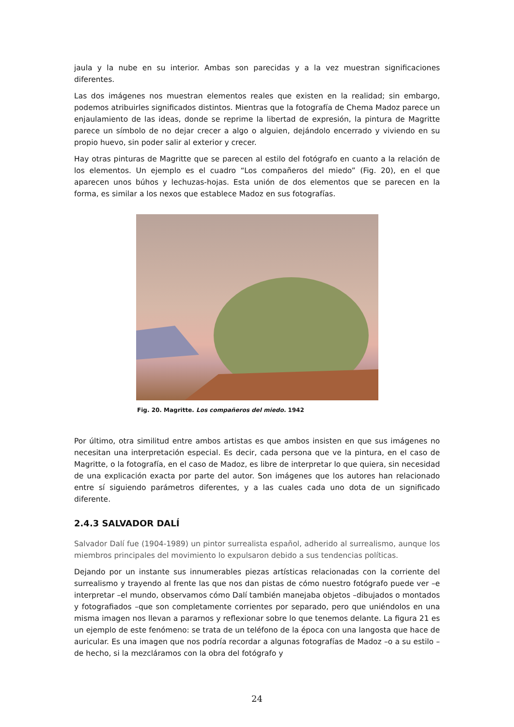jaula y la nube en su interior. Ambas son parecidas y a la vez muestran significaciones diferentes.
Las dos imágenes nos muestran elementos reales que existen en la realidad; sin embargo, podemos atribuirles significados distintos. Mientras que la fotografía de Chema Madoz parece un enjaulamiento de las ideas, donde se reprime la libertad de expresión, la pintura de Magritte parece un símbolo de no dejar crecer a algo o alguien, dejándolo encerrado y viviendo en su propio huevo, sin poder salir al exterior y crecer.
Hay otras pinturas de Magritte que se parecen al estilo del fotógrafo en cuanto a la relación de los elementos. Un ejemplo es el cuadro “Los compañeros del miedo” (Fig. 20), en el que aparecen unos búhos y lechuzas-hojas. Esta unión de dos elementos que se parecen en la forma, es similar a los nexos que establece Madoz en sus fotografías.
Fig. 20. Magritte. Los compañeros del miedo. 1942
Por último, otra similitud entre ambos artistas es que ambos insisten en que sus imágenes no necesitan una interpretación especial. Es decir, cada persona que ve la pintura, en el caso de Magritte, o la fotografía, en el caso de Madoz, es libre de interpretar lo que quiera, sin necesidad de una explicación exacta por parte del autor. Son imágenes que los autores han relacionado entre sí siguiendo parámetros diferentes, y a las cuales cada uno dota de un significado diferente.
2.4.3 SALVADOR DALÍ
Salvador Dalí fue (1904-1989) un pintor surrealista español, adherido al surrealismo, aunque los miembros principales del movimiento lo expulsaron debido a sus tendencias políticas.
Dejando por un instante sus innumerables piezas artísticas relacionadas con la corriente del surrealismo y trayendo al frente las que nos dan pistas de cómo nuestro fotógrafo puede ver –e interpretar –el mundo, observamos cómo Dalí también manejaba objetos –dibujados o montados y fotografiados –que son completamente corrientes por separado, pero que uniéndolos en una misma imagen nos llevan a pararnos y reflexionar sobre lo que tenemos delante. La figura 21 es un ejemplo de este fenómeno: se trata de un teléfono de la época con una langosta que hace de auricular. Es una imagen que nos podría recordar a algunas fotografías de Madoz –o a su estilo –de hecho, si la mezcláramos con la obra del fotógrafo y
24